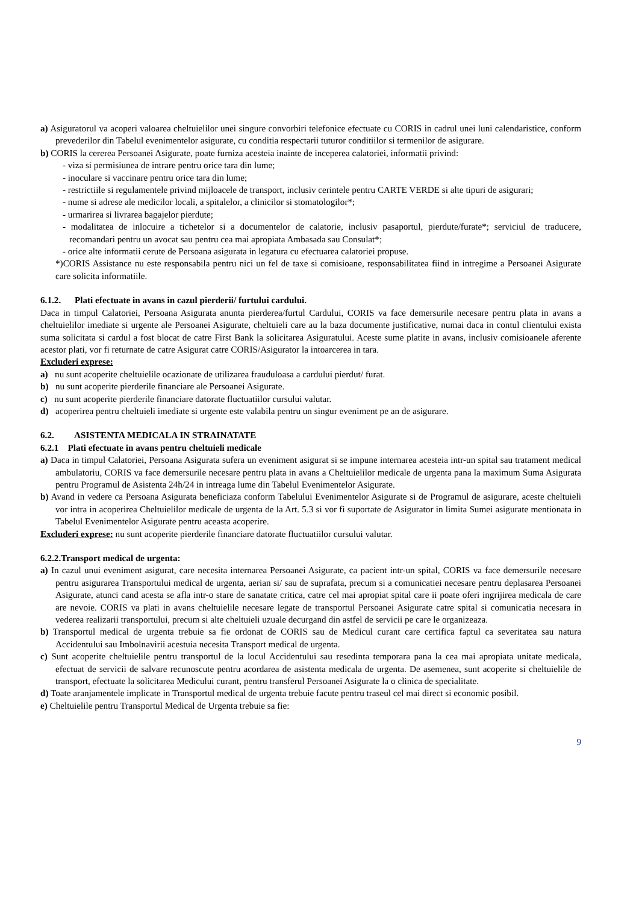a) Asiguratorul va acoperi valoarea cheltuielilor unei singure convorbiri telefonice efectuate cu CORIS in cadrul unei luni calendaristice, conform prevederilor din Tabelul evenimentelor asigurate, cu conditia respectarii tuturor conditiilor si termenilor de asigurare.
b) CORIS la cererea Persoanei Asigurate, poate furniza acesteia inainte de inceperea calatoriei, informatii privind:
- viza si permisiunea de intrare pentru orice tara din lume;
- inoculare si vaccinare pentru orice tara din lume;
- restrictiile si regulamentele privind mijloacele de transport, inclusiv cerintele pentru CARTE VERDE si alte tipuri de asigurari;
- nume si adrese ale medicilor locali, a spitalelor, a clinicilor si stomatologilor*;
- urmarirea si livrarea bagajelor pierdute;
- modalitatea de inlocuire a tichetelor si a documentelor de calatorie, inclusiv pasaportul, pierdute/furate*; serviciul de traducere, recomandari pentru un avocat sau pentru cea mai apropiata Ambasada sau Consulat*;
- orice alte informatii cerute de Persoana asigurata in legatura cu efectuarea calatoriei propuse.
*)CORIS Assistance nu este responsabila pentru nici un fel de taxe si comisioane, responsabilitatea fiind in intregime a Persoanei Asigurate care solicita informatiile.
6.1.2. Plati efectuate in avans in cazul pierderii/ furtului cardului.
Daca in timpul Calatoriei, Persoana Asigurata anunta pierderea/furtul Cardului, CORIS va face demersurile necesare pentru plata in avans a cheltuielilor imediate si urgente ale Persoanei Asigurate, cheltuieli care au la baza documente justificative, numai daca in contul clientului exista suma solicitata si cardul a fost blocat de catre First Bank la solicitarea Asiguratului. Aceste sume platite in avans, inclusiv comisioanele aferente acestor plati, vor fi returnate de catre Asigurat catre CORIS/Asigurator la intoarcerea in tara.
Excluderi exprese:
a) nu sunt acoperite cheltuielile ocazionate de utilizarea frauduloasa a cardului pierdut/ furat.
b) nu sunt acoperite pierderile financiare ale Persoanei Asigurate.
c) nu sunt acoperite pierderile financiare datorate fluctuatiilor cursului valutar.
d) acoperirea pentru cheltuieli imediate si urgente este valabila pentru un singur eveniment pe an de asigurare.
6.2. ASISTENTA MEDICALA IN STRAINATATE
6.2.1 Plati efectuate in avans pentru cheltuieli medicale
a) Daca in timpul Calatoriei, Persoana Asigurata sufera un eveniment asigurat si se impune internarea acesteia intr-un spital sau tratament medical ambulatoriu, CORIS va face demersurile necesare pentru plata in avans a Cheltuielilor medicale de urgenta pana la maximum Suma Asigurata pentru Programul de Asistenta 24h/24 in intreaga lume din Tabelul Evenimentelor Asigurate.
b) Avand in vedere ca Persoana Asigurata beneficiaza conform Tabelului Evenimentelor Asigurate si de Programul de asigurare, aceste cheltuieli vor intra in acoperirea Cheltuielilor medicale de urgenta de la Art. 5.3 si vor fi suportate de Asigurator in limita Sumei asigurate mentionata in Tabelul Evenimentelor Asigurate pentru aceasta acoperire.
Excluderi exprese: nu sunt acoperite pierderile financiare datorate fluctuatiilor cursului valutar.
6.2.2.Transport medical de urgenta:
a) In cazul unui eveniment asigurat, care necesita internarea Persoanei Asigurate, ca pacient intr-un spital, CORIS va face demersurile necesare pentru asigurarea Transportului medical de urgenta, aerian si/ sau de suprafata, precum si a comunicatiei necesare pentru deplasarea Persoanei Asigurate, atunci cand acesta se afla intr-o stare de sanatate critica, catre cel mai apropiat spital care ii poate oferi ingrijirea medicala de care are nevoie. CORIS va plati in avans cheltuielile necesare legate de transportul Persoanei Asigurate catre spital si comunicatia necesara in vederea realizarii transportului, precum si alte cheltuieli uzuale decurgand din astfel de servicii pe care le organizeaza.
b) Transportul medical de urgenta trebuie sa fie ordonat de CORIS sau de Medicul curant care certifica faptul ca severitatea sau natura Accidentului sau Imbolnavirii acestuia necesita Transport medical de urgenta.
c) Sunt acoperite cheltuielile pentru transportul de la locul Accidentului sau resedinta temporara pana la cea mai apropiata unitate medicala, efectuat de servicii de salvare recunoscute pentru acordarea de asistenta medicala de urgenta. De asemenea, sunt acoperite si cheltuielile de transport, efectuate la solicitarea Medicului curant, pentru transferul Persoanei Asigurate la o clinica de specialitate.
d) Toate aranjamentele implicate in Transportul medical de urgenta trebuie facute pentru traseul cel mai direct si economic posibil.
e) Cheltuielile pentru Transportul Medical de Urgenta trebuie sa fie:
9